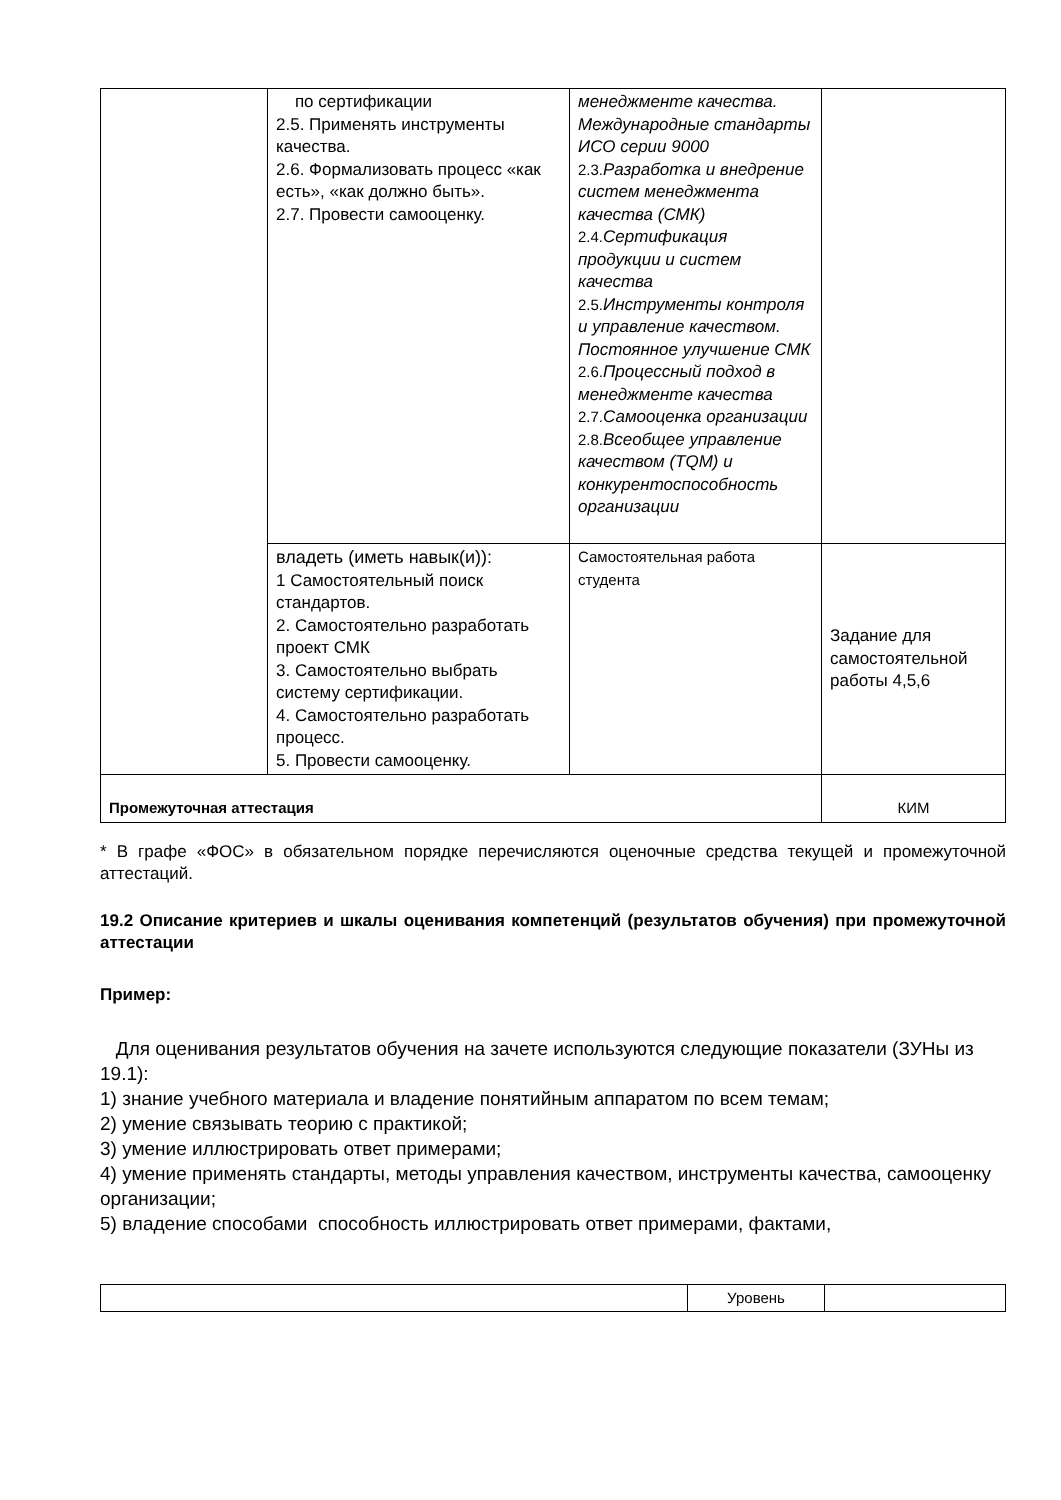| | по сертификации 2.5. Применять инструменты качества. 2.6. Формализовать процесс «как есть», «как должно быть». 2.7. Провести самооценку. | менеджменте качества. Международные стандарты ИСО серии 9000 2.3. Разработка и внедрение систем менеджмента качества (СМК) 2.4. Сертификация продукции и систем качества 2.5. Инструменты контроля и управление качеством. Постоянное улучшение СМК 2.6. Процессный подход в менеджменте качества 2.7. Самооценка организации 2.8. Всеобщее управление качеством (TQM) и конкурентоспособность организации | |
| | владеть (иметь навык(и)): 1 Самостоятельный поиск стандартов. 2. Самостоятельно разработать проект СМК 3. Самостоятельно выбрать систему сертификации. 4. Самостоятельно разработать процесс. 5. Провести самооценку. | Самостоятельная работа студента | Задание для самостоятельной работы 4,5,6 |
| Промежуточная аттестация | | | КИМ |
* В графе «ФОС» в обязательном порядке перечисляются оценочные средства текущей и промежуточной аттестаций.
19.2 Описание критериев и шкалы оценивания компетенций (результатов обучения) при промежуточной аттестации
Пример:
Для оценивания результатов обучения на зачете используются следующие показатели (ЗУНы из 19.1):
1) знание учебного материала и владение понятийным аппаратом по всем темам;
2) умение связывать теорию с практикой;
3) умение иллюстрировать ответ примерами;
4) умение применять стандарты, методы управления качеством, инструменты качества, самооценку организации;
5) владение способами способность иллюстрировать ответ примерами, фактами,
| | Уровень | |